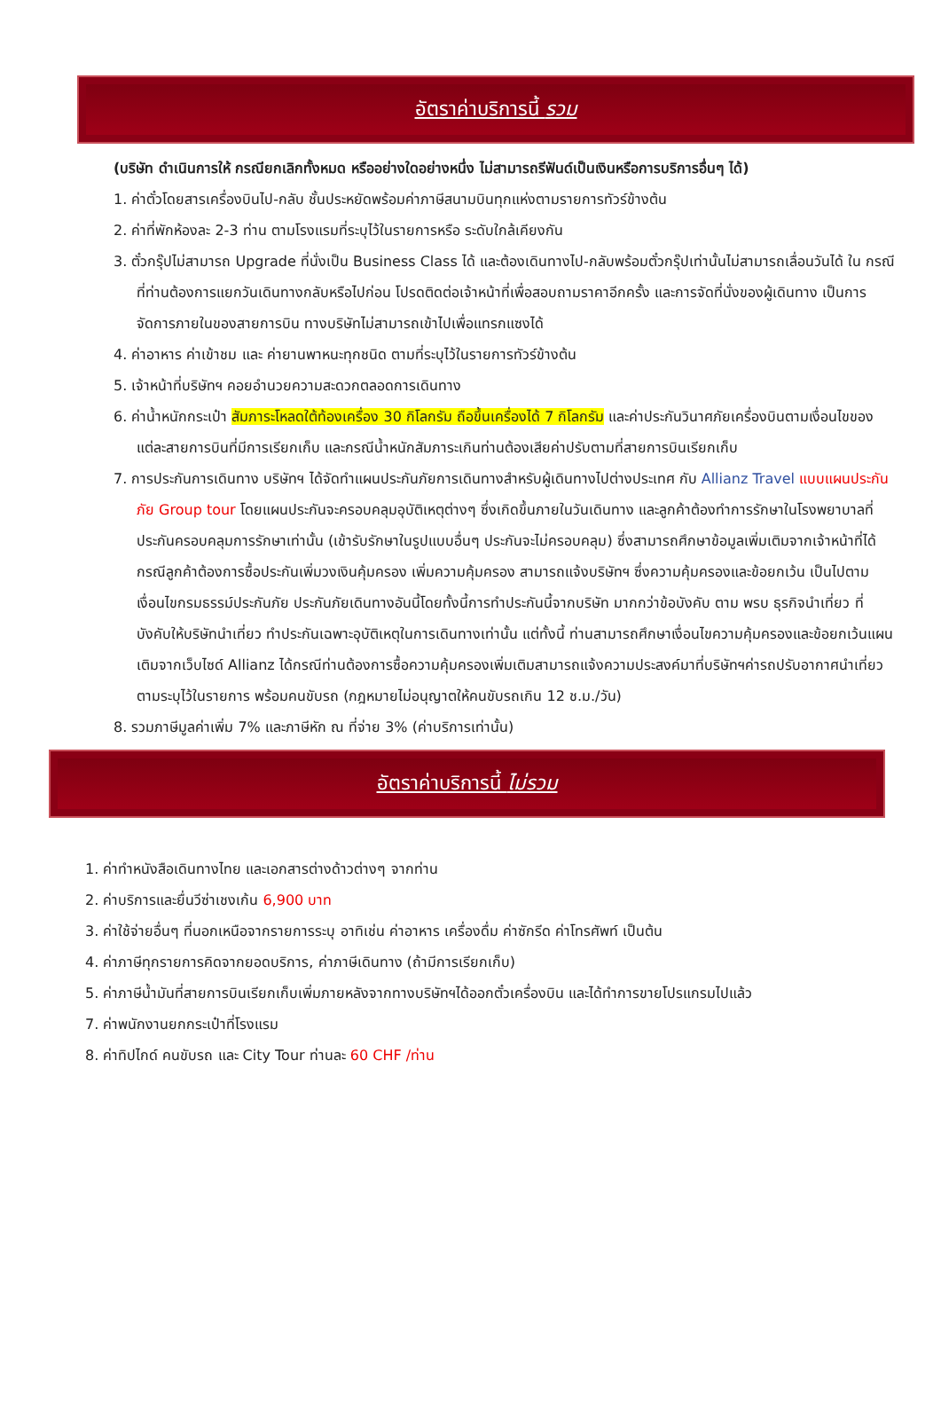อัตราค่าบริการนี้ รวม
(บริษัท ดำเนินการให้ กรณียกเลิกทั้งหมด หรืออย่างใดอย่างหนึ่ง ไม่สามารถรีฟันด์เป็นเงินหรือการบริการอื่นๆ ได้)
1. ค่าตั๋วโดยสารเครื่องบินไป-กลับ ชั้นประหยัดพร้อมค่าภาษีสนามบินทุกแห่งตามรายการทัวร์ข้างต้น
2. ค่าที่พักห้องละ 2-3 ท่าน ตามโรงแรมที่ระบุไว้ในรายการหรือ ระดับใกล้เคียงกัน
3. ตั๋วกรุ๊ปไม่สามารถ Upgrade ที่นั่งเป็น Business Class ได้ และต้องเดินทางไป-กลับพร้อมตั๋วกรุ๊ปเท่านั้นไม่สามารถเลื่อนวันได้ ใน กรณีที่ท่านต้องการแยกวันเดินทางกลับหรือไปก่อน โปรดติดต่อเจ้าหน้าที่เพื่อสอบถามราคาอีกครั้ง และการจัดที่นั่งของผู้เดินทาง เป็นการจัดการภายในของสายการบิน ทางบริษัทไม่สามารถเข้าไปเพื่อแทรกแซงได้
4. ค่าอาหาร ค่าเข้าชม และ ค่ายานพาหนะทุกชนิด ตามที่ระบุไว้ในรายการทัวร์ข้างต้น
5. เจ้าหน้าที่บริษัทฯ คอยอำนวยความสะดวกตลอดการเดินทาง
6. ค่าน้ำหนักกระเป๋า สัมภาระโหลดใต้ท้องเครื่อง 30 กิโลกรัม ถือขึ้นเครื่องได้ 7 กิโลกรัม และค่าประกันวินาศภัยเครื่องบินตามเงื่อนไขของแต่ละสายการบินที่มีการเรียกเก็บ และกรณีน้ำหนักสัมภาระเกินท่านต้องเสียค่าปรับตามที่สายการบินเรียกเก็บ
7. การประกันการเดินทาง บริษัทฯ ได้จัดทำแผนประกันภัยการเดินทางสำหรับผู้เดินทางไปต่างประเทศ กับ Allianz Travel แบบแผนประกันภัย Group tour โดยแผนประกันจะครอบคลุมอุบัติเหตุต่างๆ ซึ่งเกิดขึ้นภายในวันเดินทาง และลูกค้าต้องทำการรักษาในโรงพยาบาลที่ประกันครอบคลุมการรักษาเท่านั้น (เข้ารับรักษาในรูปแบบอื่นๆ ประกันจะไม่ครอบคลุม) ซึ่งสามารถศึกษาข้อมูลเพิ่มเติมจากเจ้าหน้าที่ได้ กรณีลูกค้าต้องการซื้อประกันเพิ่มวงเงินคุ้มครอง เพิ่มความคุ้มครอง สามารถแจ้งบริษัทฯ ซึ่งความคุ้มครองและข้อยกเว้น เป็นไปตามเงื่อนไขกรมธรรม์ประกันภัย ประกันภัยเดินทางอันนี้โดยทั้งนี้การทำประกันนี้จากบริษัท มากกว่าข้อบังคับ ตาม พรบ ธุรกิจนำเที่ยว ที่บังคับให้บริษัทนำเที่ยว ทำประกันเฉพาะอุบัติเหตุในการเดินทางเท่านั้น แต่ทั้งนี้ ท่านสามารถศึกษาเงื่อนไขความคุ้มครองและข้อยกเว้นแผนเติมจากเว็บไซด์ Allianz ได้กรณีท่านต้องการซื้อความคุ้มครองเพิ่มเติมสามารถแจ้งความประสงค์มาที่บริษัทฯค่ารถปรับอากาศนำเที่ยวตามระบุไว้ในรายการ พร้อมคนขับรถ (กฎหมายไม่อนุญาตให้คนขับรถเกิน 12 ช.ม./วัน)
8. รวมภาษีมูลค่าเพิ่ม 7% และภาษีหัก ณ ที่จ่าย 3% (ค่าบริการเท่านั้น)
อัตราค่าบริการนี้ ไม่รวม
1. ค่าทำหนังสือเดินทางไทย และเอกสารต่างด้าวต่างๆ จากท่าน
2. ค่าบริการและยื่นวีซ่าเชงเก้น 6,900 บาท
3. ค่าใช้จ่ายอื่นๆ ที่นอกเหนือจากรายการระบุ อาทิเช่น ค่าอาหาร เครื่องดื่ม ค่าซักรีด ค่าโทรศัพท์ เป็นต้น
4. ค่าภาษีทุกรายการคิดจากยอดบริการ, ค่าภาษีเดินทาง (ถ้ามีการเรียกเก็บ)
5. ค่าภาษีน้ำมันที่สายการบินเรียกเก็บเพิ่มภายหลังจากทางบริษัทฯได้ออกตั๋วเครื่องบิน และได้ทำการขายโปรแกรมไปแล้ว
7. ค่าพนักงานยกกระเป๋าที่โรงแรม
8. ค่าทิปไกด์ คนขับรถ และ City Tour ท่านละ 60 CHF /ท่าน